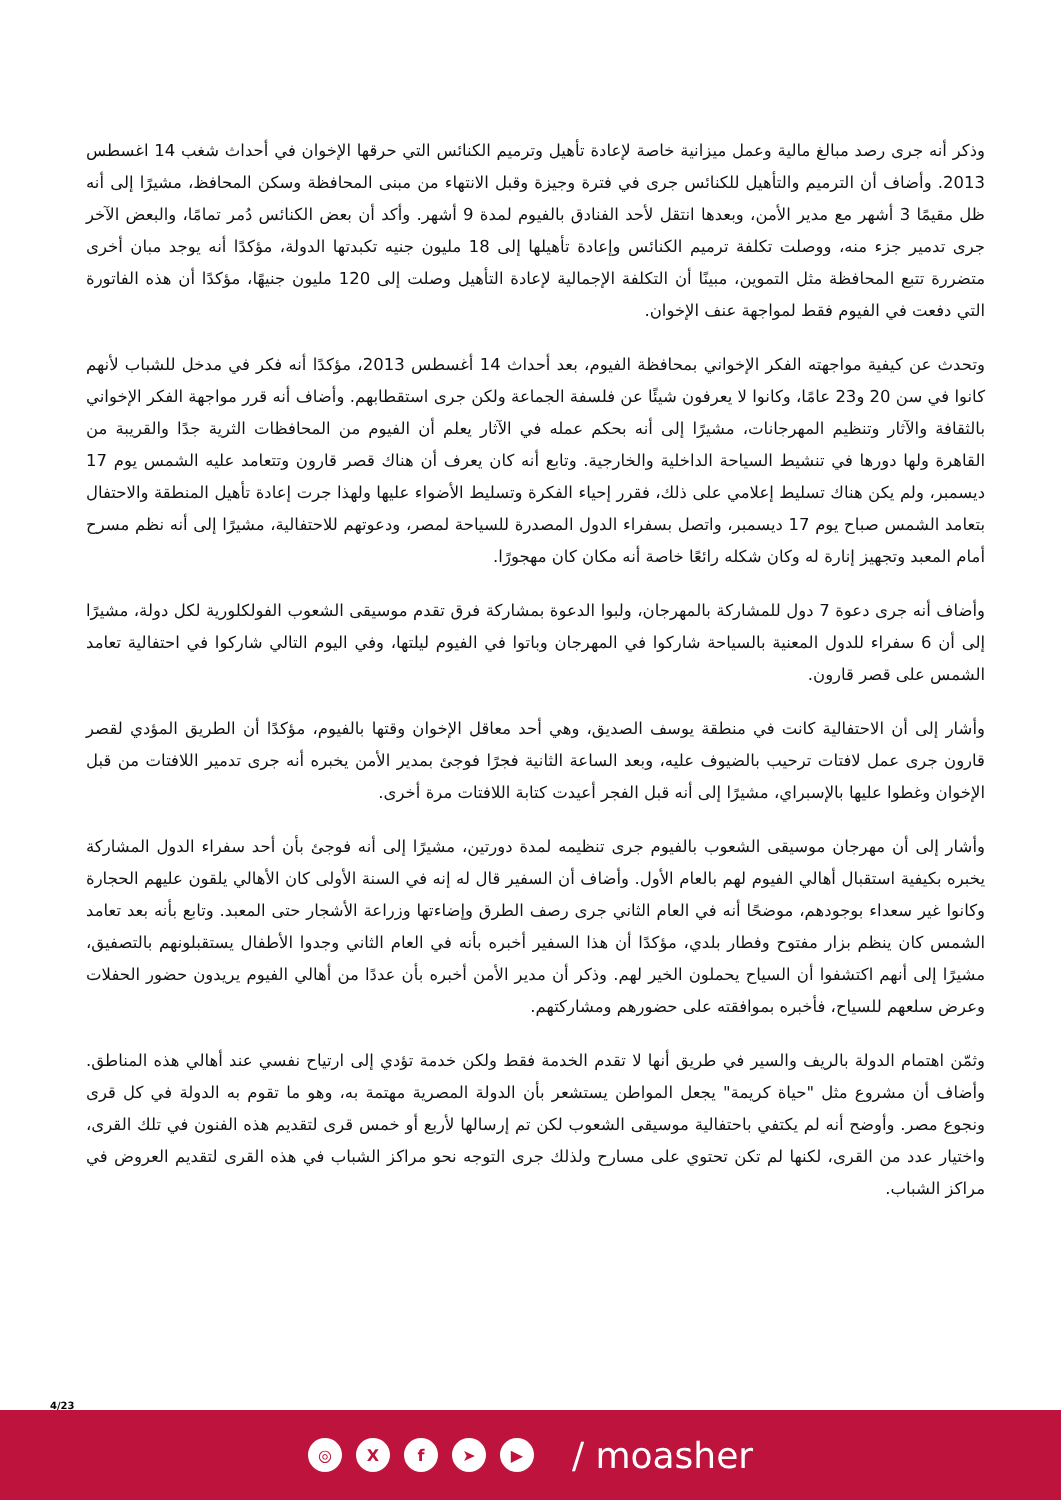وذكر أنه جرى رصد مبالغ مالية وعمل ميزانية خاصة لإعادة تأهيل وترميم الكنائس التي حرقها الإخوان في أحداث شغب 14 اغسطس 2013. وأضاف أن الترميم والتأهيل للكنائس جرى في فترة وجيزة وقبل الانتهاء من مبنى المحافظة وسكن المحافظ، مشيرًا إلى أنه ظل مقيمًا 3 أشهر مع مدير الأمن، وبعدها انتقل لأحد الفنادق بالفيوم لمدة 9 أشهر. وأكد أن بعض الكنائس دُمر تمامًا، والبعض الآخر جرى تدمير جزء منه، ووصلت تكلفة ترميم الكنائس وإعادة تأهيلها إلى 18 مليون جنيه تكبدتها الدولة، مؤكدًا أنه يوجد مبان أخرى متضررة تتبع المحافظة مثل التموين، مبينًا أن التكلفة الإجمالية لإعادة التأهيل وصلت إلى 120 مليون جنيهًا، مؤكدًا أن هذه الفاتورة التي دفعت في الفيوم فقط لمواجهة عنف الإخوان.
وتحدث عن كيفية مواجهته الفكر الإخواني بمحافظة الفيوم، بعد أحداث 14 أغسطس 2013، مؤكدًا أنه فكر في مدخل للشباب لأنهم كانوا في سن 20 و23 عامًا، وكانوا لا يعرفون شيئًا عن فلسفة الجماعة ولكن جرى استقطابهم. وأضاف أنه قرر مواجهة الفكر الإخواني بالثقافة والآثار وتنظيم المهرجانات، مشيرًا إلى أنه بحكم عمله في الآثار يعلم أن الفيوم من المحافظات الثرية جدًا والقريبة من القاهرة ولها دورها في تنشيط السياحة الداخلية والخارجية. وتابع أنه كان يعرف أن هناك قصر قارون وتتعامد عليه الشمس يوم 17 ديسمبر، ولم يكن هناك تسليط إعلامي على ذلك، فقرر إحياء الفكرة وتسليط الأضواء عليها ولهذا جرت إعادة تأهيل المنطقة والاحتفال بتعامد الشمس صباح يوم 17 ديسمبر، واتصل بسفراء الدول المصدرة للسياحة لمصر، ودعوتهم للاحتفالية، مشيرًا إلى أنه نظم مسرح أمام المعبد وتجهيز إنارة له وكان شكله رائعًا خاصة أنه مكان كان مهجورًا.
وأضاف أنه جرى دعوة 7 دول للمشاركة بالمهرجان، ولبوا الدعوة بمشاركة فرق تقدم موسيقى الشعوب الفولكلورية لكل دولة، مشيرًا إلى أن 6 سفراء للدول المعنية بالسياحة شاركوا في المهرجان وباتوا في الفيوم ليلتها، وفي اليوم التالي شاركوا في احتفالية تعامد الشمس على قصر قارون.
وأشار إلى أن الاحتفالية كانت في منطقة يوسف الصديق، وهي أحد معاقل الإخوان وقتها بالفيوم، مؤكدًا أن الطريق المؤدي لقصر قارون جرى عمل لافتات ترحيب بالضيوف عليه، وبعد الساعة الثانية فجرًا فوجئ بمدير الأمن يخبره أنه جرى تدمير اللافتات من قبل الإخوان وغطوا عليها بالإسبراي، مشيرًا إلى أنه قبل الفجر أعيدت كتابة اللافتات مرة أخرى.
وأشار إلى أن مهرجان موسيقى الشعوب بالفيوم جرى تنظيمه لمدة دورتين، مشيرًا إلى أنه فوجئ بأن أحد سفراء الدول المشاركة يخبره بكيفية استقبال أهالي الفيوم لهم بالعام الأول. وأضاف أن السفير قال له إنه في السنة الأولى كان الأهالي يلقون عليهم الحجارة وكانوا غير سعداء بوجودهم، موضحًا أنه في العام الثاني جرى رصف الطرق وإضاءتها وزراعة الأشجار حتى المعبد. وتابع بأنه بعد تعامد الشمس كان ينظم بزار مفتوح وفطار بلدي، مؤكدًا أن هذا السفير أخبره بأنه في العام الثاني وجدوا الأطفال يستقبلونهم بالتصفيق، مشيرًا إلى أنهم اكتشفوا أن السياح يحملون الخير لهم. وذكر أن مدير الأمن أخبره بأن عددًا من أهالي الفيوم يريدون حضور الحفلات وعرض سلعهم للسياح، فأخبره بموافقته على حضورهم ومشاركتهم.
وثمّن اهتمام الدولة بالريف والسير في طريق أنها لا تقدم الخدمة فقط ولكن خدمة تؤدي إلى ارتياح نفسي عند أهالي هذه المناطق. وأضاف أن مشروع مثل "حياة كريمة" يجعل المواطن يستشعر بأن الدولة المصرية مهتمة به، وهو ما تقوم به الدولة في كل قرى ونجوع مصر. وأوضح أنه لم يكتفي باحتفالية موسيقى الشعوب لكن تم إرسالها لأربع أو خمس قرى لتقديم هذه الفنون في تلك القرى، واختيار عدد من القرى، لكنها لم تكن تحتوي على مسارح ولذلك جرى التوجه نحو مراكز الشباب في هذه القرى لتقديم العروض في مراكز الشباب.
4/23
◎ X f ➤ ▶
/ moasher